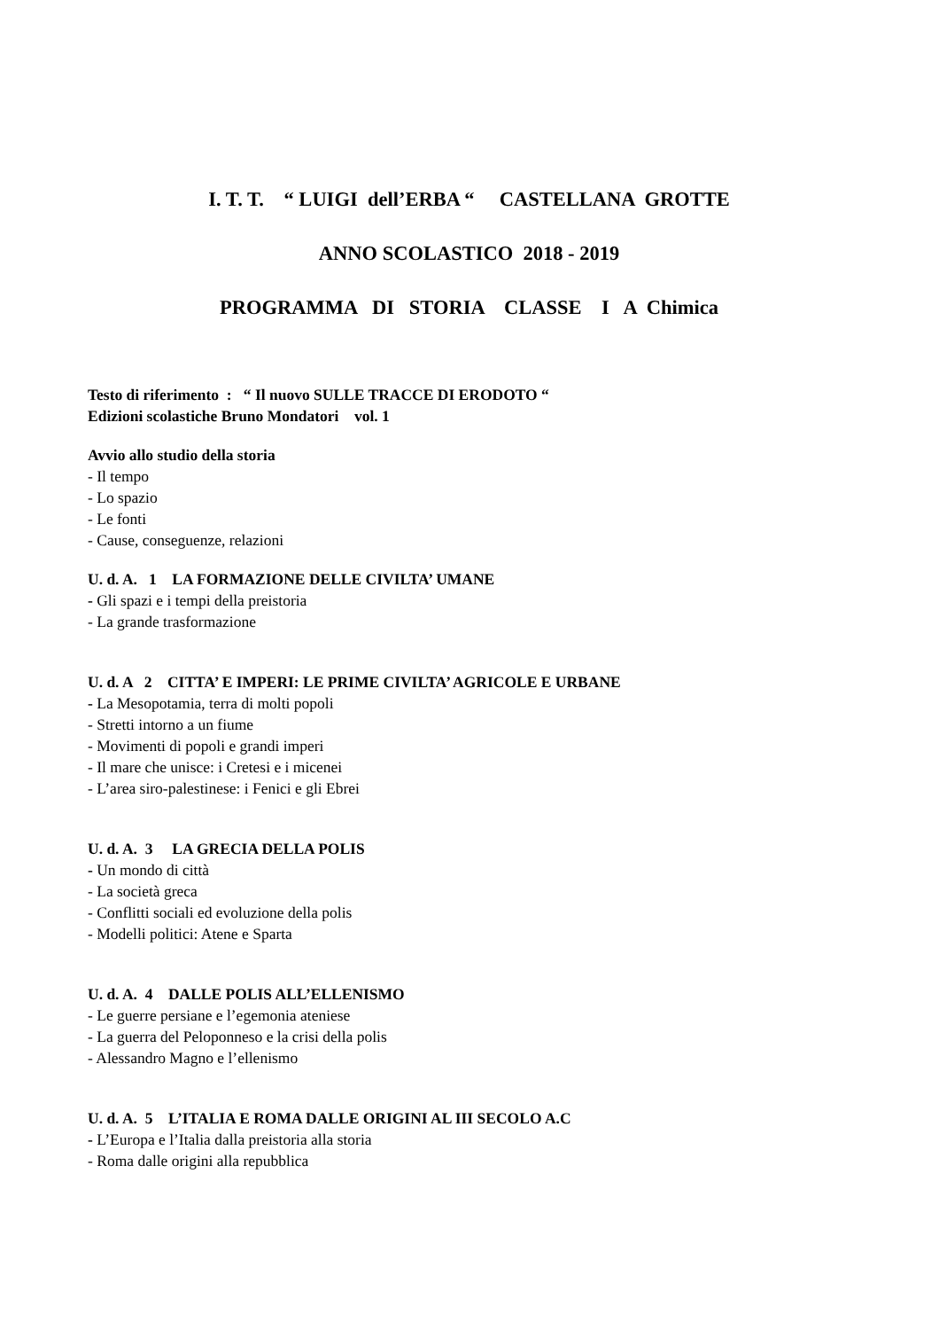I. T. T. “ LUIGI dell’ERBA “ CASTELLANA GROTTE
ANNO SCOLASTICO 2018 - 2019
PROGRAMMA DI STORIA CLASSE I A Chimica
Testo di riferimento : “ Il nuovo SULLE TRACCE DI ERODOTO “
Edizioni scolastiche Bruno Mondatori vol. 1
Avvio allo studio della storia
- Il tempo
- Lo spazio
- Le fonti
- Cause, conseguenze, relazioni
U. d. A. 1 LA FORMAZIONE DELLE CIVILTA’ UMANE
- Gli spazi e i tempi della preistoria
- La grande trasformazione
U. d. A 2 CITTA’ E IMPERI: LE PRIME CIVILTA’ AGRICOLE E URBANE
- La Mesopotamia, terra di molti popoli
- Stretti intorno a un fiume
- Movimenti di popoli e grandi imperi
- Il mare che unisce: i Cretesi e i micenei
- L’area siro-palestinese: i Fenici e gli Ebrei
U. d. A. 3 LA GRECIA DELLA POLIS
- Un mondo di città
- La società greca
- Conflitti sociali ed evoluzione della polis
- Modelli politici: Atene e Sparta
U. d. A. 4 DALLE POLIS ALL’ELLENISMO
- Le guerre persiane e l’egemonia ateniese
- La guerra del Peloponneso e la crisi della polis
- Alessandro Magno e l’ellenismo
U. d. A. 5 L’ITALIA E ROMA DALLE ORIGINI AL III SECOLO A.C
- L’Europa e l’Italia dalla preistoria alla storia
- Roma dalle origini alla repubblica